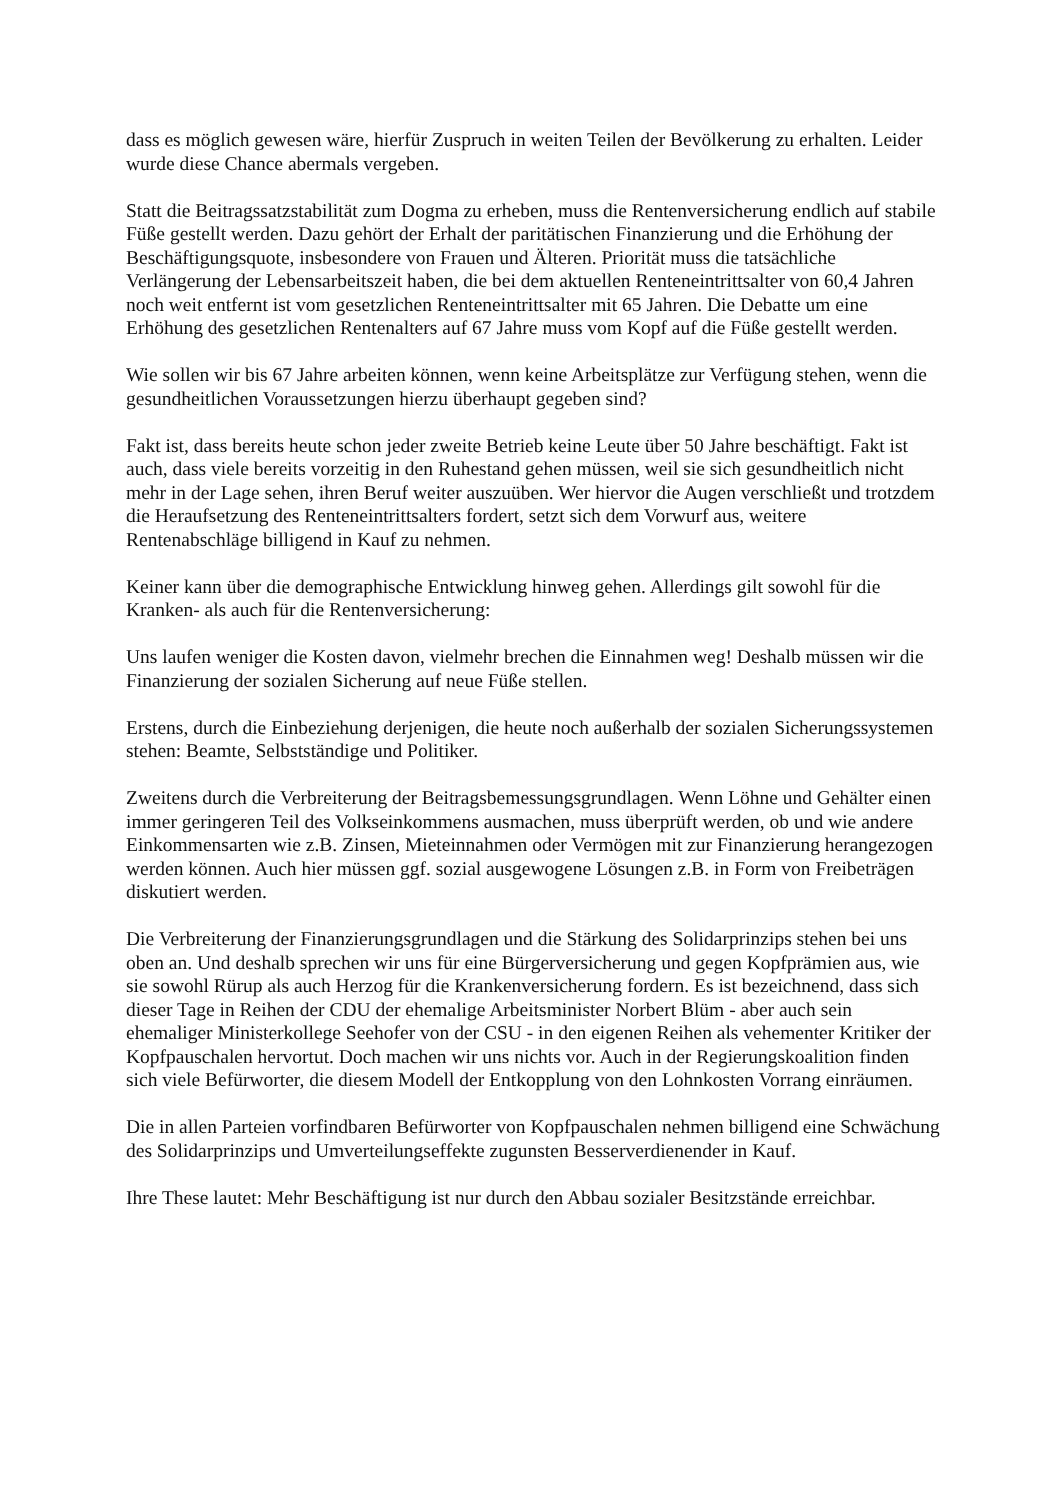dass es möglich gewesen wäre, hierfür Zuspruch in weiten Teilen der Bevölkerung zu erhalten. Leider wurde diese Chance abermals vergeben.
Statt die Beitragssatzstabilität zum Dogma zu erheben, muss die Rentenversicherung endlich auf stabile Füße gestellt werden. Dazu gehört der Erhalt der paritätischen Finanzierung und die Erhöhung der Beschäftigungsquote, insbesondere von Frauen und Älteren. Priorität muss die tatsächliche Verlängerung der Lebensarbeitszeit haben, die bei dem aktuellen Renteneintrittsalter von 60,4 Jahren noch weit entfernt ist vom gesetzlichen Renteneintrittsalter mit 65 Jahren. Die Debatte um eine Erhöhung des gesetzlichen Rentenalters auf 67 Jahre muss vom Kopf auf die Füße gestellt werden.
Wie sollen wir bis 67 Jahre arbeiten können, wenn keine Arbeitsplätze zur Verfügung stehen, wenn die gesundheitlichen Voraussetzungen hierzu überhaupt gegeben sind?
Fakt ist, dass bereits heute schon jeder zweite Betrieb keine Leute über 50 Jahre beschäftigt. Fakt ist auch, dass viele bereits vorzeitig in den Ruhestand gehen müssen, weil sie sich gesundheitlich nicht mehr in der Lage sehen, ihren Beruf weiter auszuüben. Wer hiervor die Augen verschließt und trotzdem die Heraufsetzung des Renteneintrittsalters fordert, setzt sich dem Vorwurf aus, weitere Rentenabschläge billigend in Kauf zu nehmen.
Keiner kann über die demographische Entwicklung hinweg gehen. Allerdings gilt sowohl für die Kranken- als auch für die Rentenversicherung:
Uns laufen weniger die Kosten davon, vielmehr brechen die Einnahmen weg! Deshalb müssen wir die Finanzierung der sozialen Sicherung auf neue Füße stellen.
Erstens, durch die Einbeziehung derjenigen, die heute noch außerhalb der sozialen Sicherungssystemen stehen: Beamte, Selbstständige und Politiker.
Zweitens durch die Verbreiterung der Beitragsbemessungsgrundlagen. Wenn Löhne und Gehälter einen immer geringeren Teil des Volkseinkommens ausmachen, muss überprüft werden, ob und wie andere Einkommensarten wie z.B. Zinsen, Mieteinnahmen oder Vermögen mit zur Finanzierung herangezogen werden können. Auch hier müssen ggf. sozial ausgewogene Lösungen z.B. in Form von Freibeträgen diskutiert werden.
Die Verbreiterung der Finanzierungsgrundlagen und die Stärkung des Solidarprinzips stehen bei uns oben an. Und deshalb sprechen wir uns für eine Bürgerversicherung und gegen Kopfprämien aus, wie sie sowohl Rürup als auch Herzog für die Krankenversicherung fordern. Es ist bezeichnend, dass sich dieser Tage in Reihen der CDU der ehemalige Arbeitsminister Norbert Blüm - aber auch sein ehemaliger Ministerkollege Seehofer von der CSU - in den eigenen Reihen als vehementer Kritiker der Kopfpauschalen hervortut. Doch machen wir uns nichts vor. Auch in der Regierungskoalition finden sich viele Befürworter, die diesem Modell der Entkopplung von den Lohnkosten Vorrang einräumen.
Die in allen Parteien vorfindbaren Befürworter von Kopfpauschalen nehmen billigend eine Schwächung des Solidarprinzips und Umverteilungseffekte zugunsten Besserverdienender in Kauf.
Ihre These lautet: Mehr Beschäftigung ist nur durch den Abbau sozialer Besitzstände erreichbar.